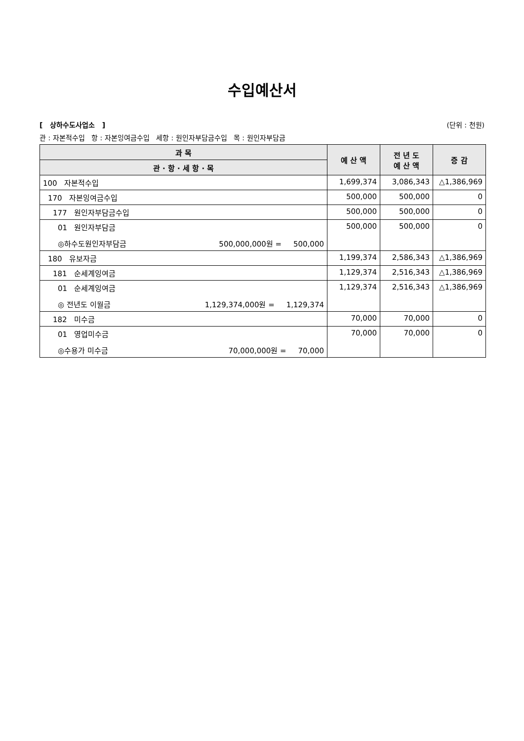수입예산서
[ 상하수도사업소 ] (단위 : 천원)
관 : 자본적수입 항 : 자본잉여금수입 세항 : 원인자부담금수입 목 : 원인자부담금
| 과 목 | 예 산 액 | 전 년 도 예 산 액 | 증 감 |
| --- | --- | --- | --- |
| 관 · 항 · 세 항 · 목 | | | |
| 100 자본적수입 | 1,699,374 | 3,086,343 | △1,386,969 |
| 170 자본잉여금수입 | 500,000 | 500,000 | 0 |
| 177 원인자부담금수입 | 500,000 | 500,000 | 0 |
| 01 원인자부담금 ◎하수도원인자부담금 500,000,000원 = 500,000 | 500,000 | 500,000 | 0 |
| 180 유보자금 | 1,199,374 | 2,586,343 | △1,386,969 |
| 181 순세계잉여금 | 1,129,374 | 2,516,343 | △1,386,969 |
| 01 순세계잉여금 ◎ 전년도 이월금 1,129,374,000원 = 1,129,374 | 1,129,374 | 2,516,343 | △1,386,969 |
| 182 미수금 | 70,000 | 70,000 | 0 |
| 01 영업미수금 ◎수용가 미수금 70,000,000원 = 70,000 | 70,000 | 70,000 | 0 |